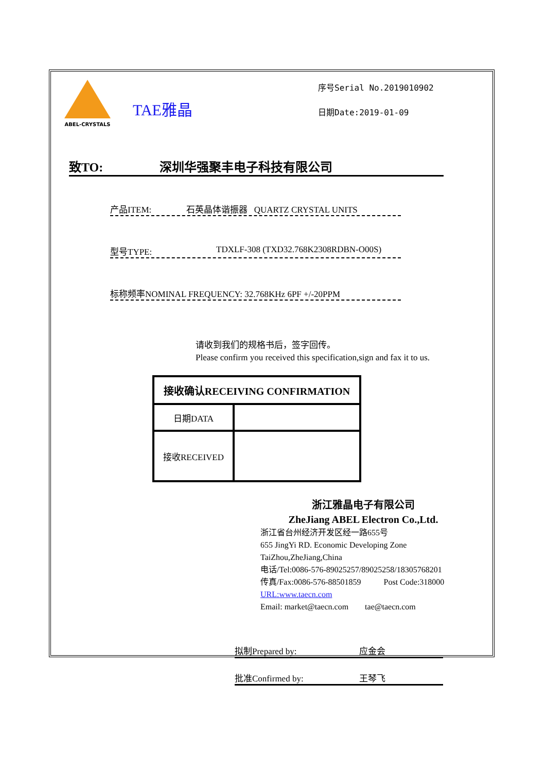ABEL-CRYSTALS
TAE雅晶
序号Serial No.2019010902
日期Date:2019-01-09
致TO: 深圳华强聚丰电子科技有限公司
产品ITEM: 石英晶体谐振器 QUARTZ CRYSTAL UNITS
型号TYPE: TDXLF-308 (TXD32.768K2308RDBN-O00S)
标称频率NOMINAL FREQUENCY: 32.768KHz 6PF +/-20PPM
请收到我们的规格书后，签字回传。
Please confirm you received this specification,sign and fax it to us.
| 接收确认RECEIVING CONFIRMATION | |
| --- | --- |
| 日期DATA | |
| 接收RECEIVED | |
浙江雅晶电子有限公司
ZheJiang ABEL Electron Co.,Ltd.
浙江省台州经济开发区经一路655号
655 JingYi RD. Economic Developing Zone TaiZhou,ZheJiang,China
电话/Tel:0086-576-89025257/89025258/18305768201
传真/Fax:0086-576-88501859 Post Code:318000
URL:www.taecn.com
Email: market@taecn.com tae@taecn.com
拟制Prepared by: 应金会
批准Confirmed by: 王琴飞